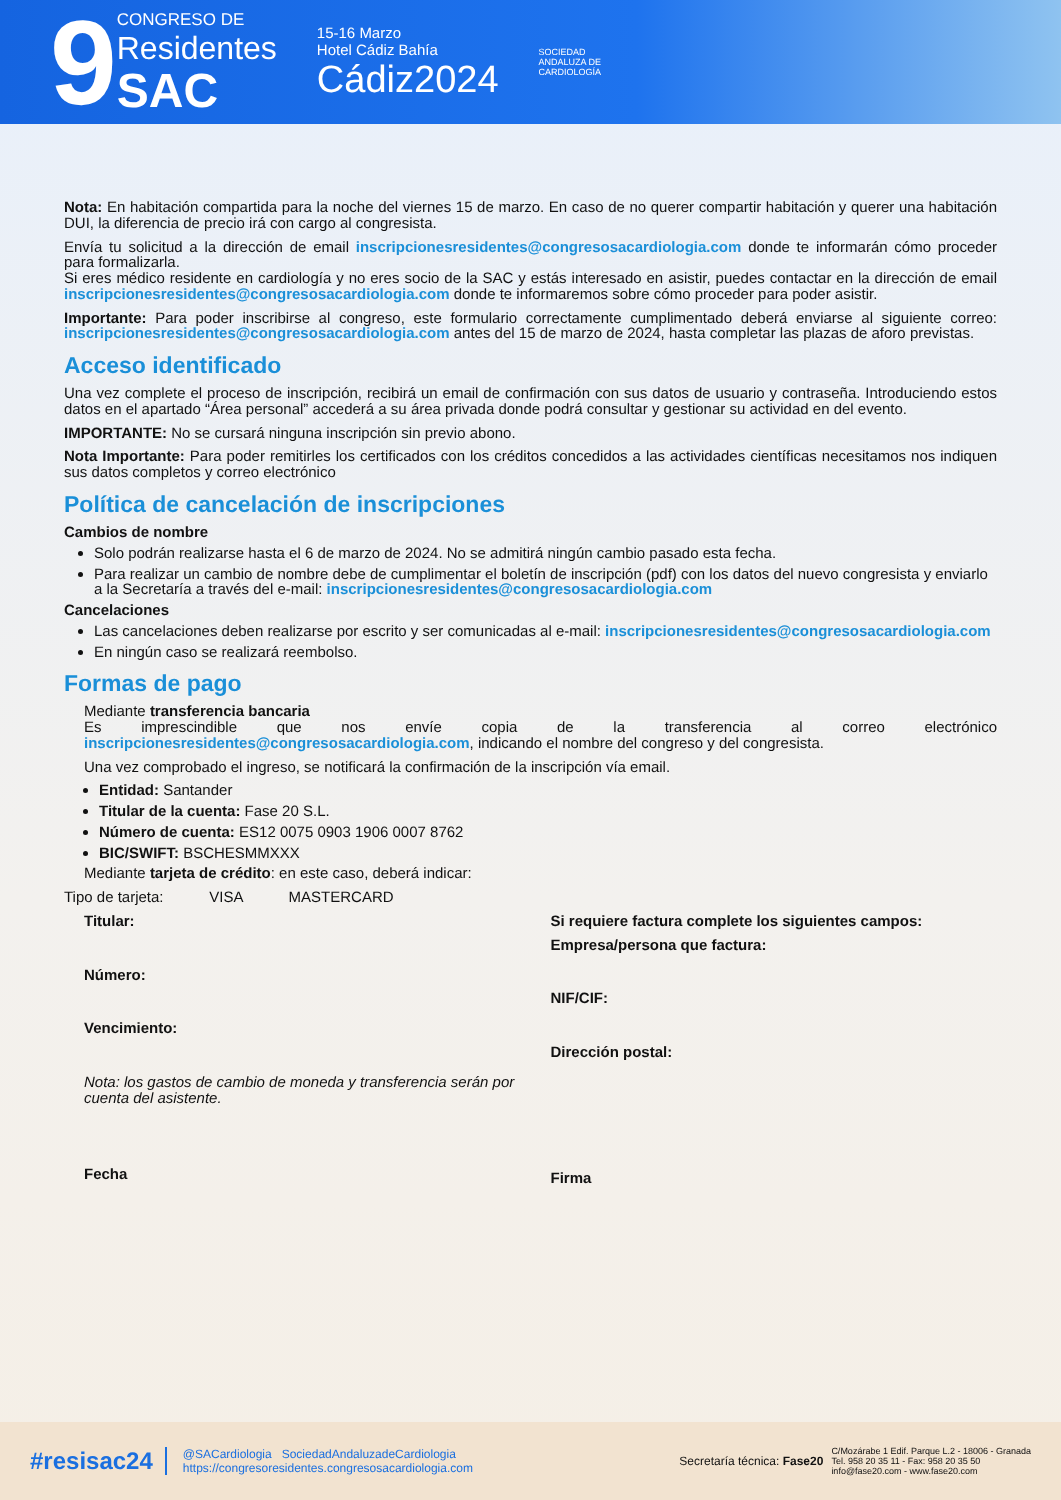9
CONGRESO DE
Residentes
SAC
15-16 Marzo
Hotel Cádiz Bahía
Cádiz2024
SOCIEDAD
ANDALUZA DE
CARDIOLOGÍA
Nota: En habitación compartida para la noche del viernes 15 de marzo. En caso de no querer compartir habitación y querer una habitación DUI, la diferencia de precio irá con cargo al congresista.
Envía tu solicitud a la dirección de email inscripcionesresidentes@congresosacardiologia.com donde te informarán cómo proceder para formalizarla.
Si eres médico residente en cardiología y no eres socio de la SAC y estás interesado en asistir, puedes contactar en la dirección de email inscripcionesresidentes@congresosacardiologia.com donde te informaremos sobre cómo proceder para poder asistir.
Importante: Para poder inscribirse al congreso, este formulario correctamente cumplimentado deberá enviarse al siguiente correo: inscripcionesresidentes@congresosacardiologia.com antes del 15 de marzo de 2024, hasta completar las plazas de aforo previstas.
Acceso identificado
Una vez complete el proceso de inscripción, recibirá un email de confirmación con sus datos de usuario y contraseña. Introduciendo estos datos en el apartado “Área personal” accederá a su área privada donde podrá consultar y gestionar su actividad en del evento.
IMPORTANTE: No se cursará ninguna inscripción sin previo abono.
Nota Importante: Para poder remitirles los certificados con los créditos concedidos a las actividades científicas necesitamos nos indiquen sus datos completos y correo electrónico
Política de cancelación de inscripciones
Cambios de nombre
Solo podrán realizarse hasta el 6 de marzo de 2024. No se admitirá ningún cambio pasado esta fecha.
Para realizar un cambio de nombre debe de cumplimentar el boletín de inscripción (pdf) con los datos del nuevo congresista y enviarlo a la Secretaría a través del e-mail: inscripcionesresidentes@congresosacardiologia.com
Cancelaciones
Las cancelaciones deben realizarse por escrito y ser comunicadas al e-mail: inscripcionesresidentes@congresosacardiologia.com
En ningún caso se realizará reembolso.
Formas de pago
Mediante transferencia bancaria
Es imprescindible que nos envíe copia de la transferencia al correo electrónico inscripcionesresidentes@congresosacardiologia.com, indicando el nombre del congreso y del congresista.
Una vez comprobado el ingreso, se notificará la confirmación de la inscripción vía email.
Entidad: Santander
Titular de la cuenta: Fase 20 S.L.
Número de cuenta: ES12 0075 0903 1906 0007 8762
BIC/SWIFT: BSCHESMMXXX
Mediante tarjeta de crédito: en este caso, deberá indicar:
Tipo de tarjeta: VISA MASTERCARD
Titular:
Número:
Vencimiento:
Nota: los gastos de cambio de moneda y transferencia serán por
cuenta del asistente.
Fecha
Si requiere factura complete los siguientes campos:
Empresa/persona que factura:
NIF/CIF:
Dirección postal:
Firma
#resisac24
@SACardiologia SociedadAndaluzadeCardiologia
https://congresoresidentes.congresosacardiologia.com
Secretaría técnica: Fase20
C/Mozárabe 1 Edif. Parque L.2 - 18006 - Granada
Tel. 958 20 35 11 - Fax: 958 20 35 50
info@fase20.com - www.fase20.com